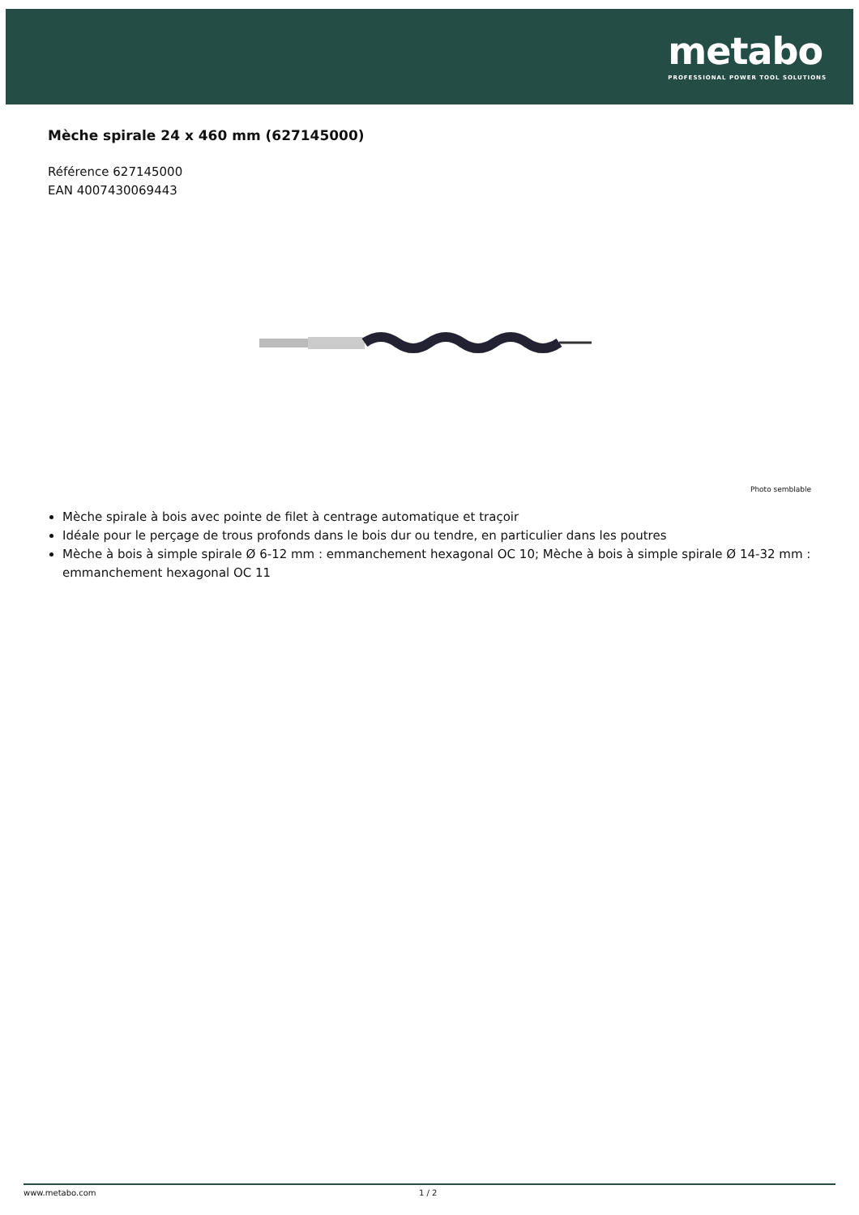metabo
PROFESSIONAL POWER TOOL SOLUTIONS
Mèche spirale 24 x 460 mm (627145000)
Référence 627145000
EAN 4007430069443
Photo semblable
Mèche spirale à bois avec pointe de filet à centrage automatique et traçoir
Idéale pour le perçage de trous profonds dans le bois dur ou tendre, en particulier dans les poutres
Mèche à bois à simple spirale Ø 6-12 mm : emmanchement hexagonal OC 10; Mèche à bois à simple spirale Ø 14-32 mm : emmanchement hexagonal OC 11
www.metabo.com 1 / 2